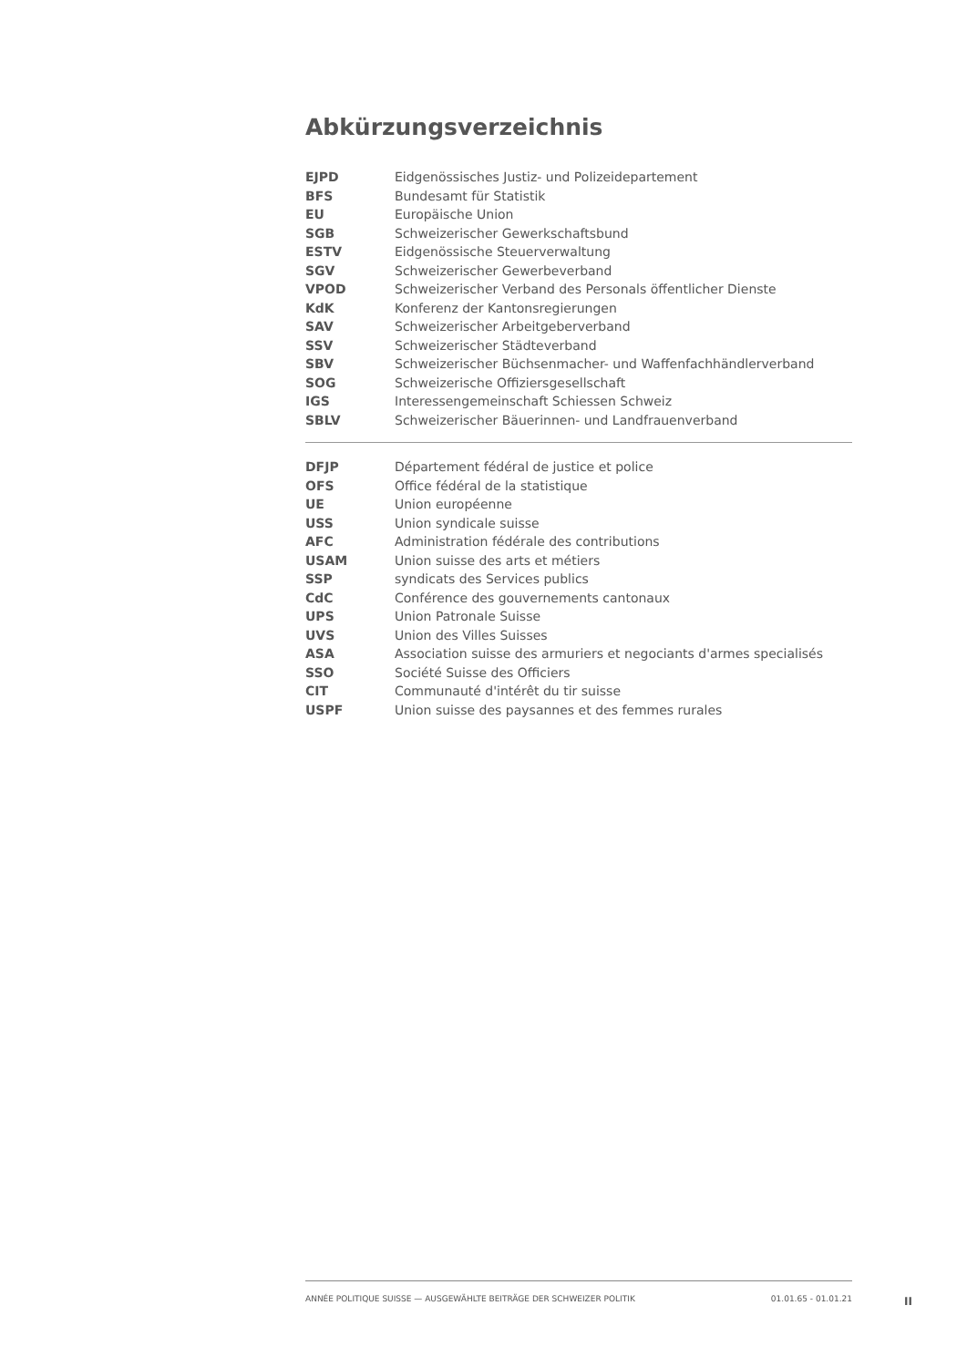Abkürzungsverzeichnis
| EJPD | Eidgenössisches Justiz- und Polizeidepartement |
| BFS | Bundesamt für Statistik |
| EU | Europäische Union |
| SGB | Schweizerischer Gewerkschaftsbund |
| ESTV | Eidgenössische Steuerverwaltung |
| SGV | Schweizerischer Gewerbeverband |
| VPOD | Schweizerischer Verband des Personals öffentlicher Dienste |
| KdK | Konferenz der Kantonsregierungen |
| SAV | Schweizerischer Arbeitgeberverband |
| SSV | Schweizerischer Städteverband |
| SBV | Schweizerischer Büchsenmacher- und Waffenfachhändlerverband |
| SOG | Schweizerische Offiziersgesellschaft |
| IGS | Interessengemeinschaft Schiessen Schweiz |
| SBLV | Schweizerischer Bäuerinnen- und Landfrauenverband |
| DFJP | Département fédéral de justice et police |
| OFS | Office fédéral de la statistique |
| UE | Union européenne |
| USS | Union syndicale suisse |
| AFC | Administration fédérale des contributions |
| USAM | Union suisse des arts et métiers |
| SSP | syndicats des Services publics |
| CdC | Conférence des gouvernements cantonaux |
| UPS | Union Patronale Suisse |
| UVS | Union des Villes Suisses |
| ASA | Association suisse des armuriers et negociants d'armes specialisés |
| SSO | Société Suisse des Officiers |
| CIT | Communauté d'intérêt du tir suisse |
| USPF | Union suisse des paysannes et des femmes rurales |
ANNÉE POLITIQUE SUISSE — AUSGEWÄHLTE BEITRÄGE DER SCHWEIZER POLITIK 01.01.65 - 01.01.21
II